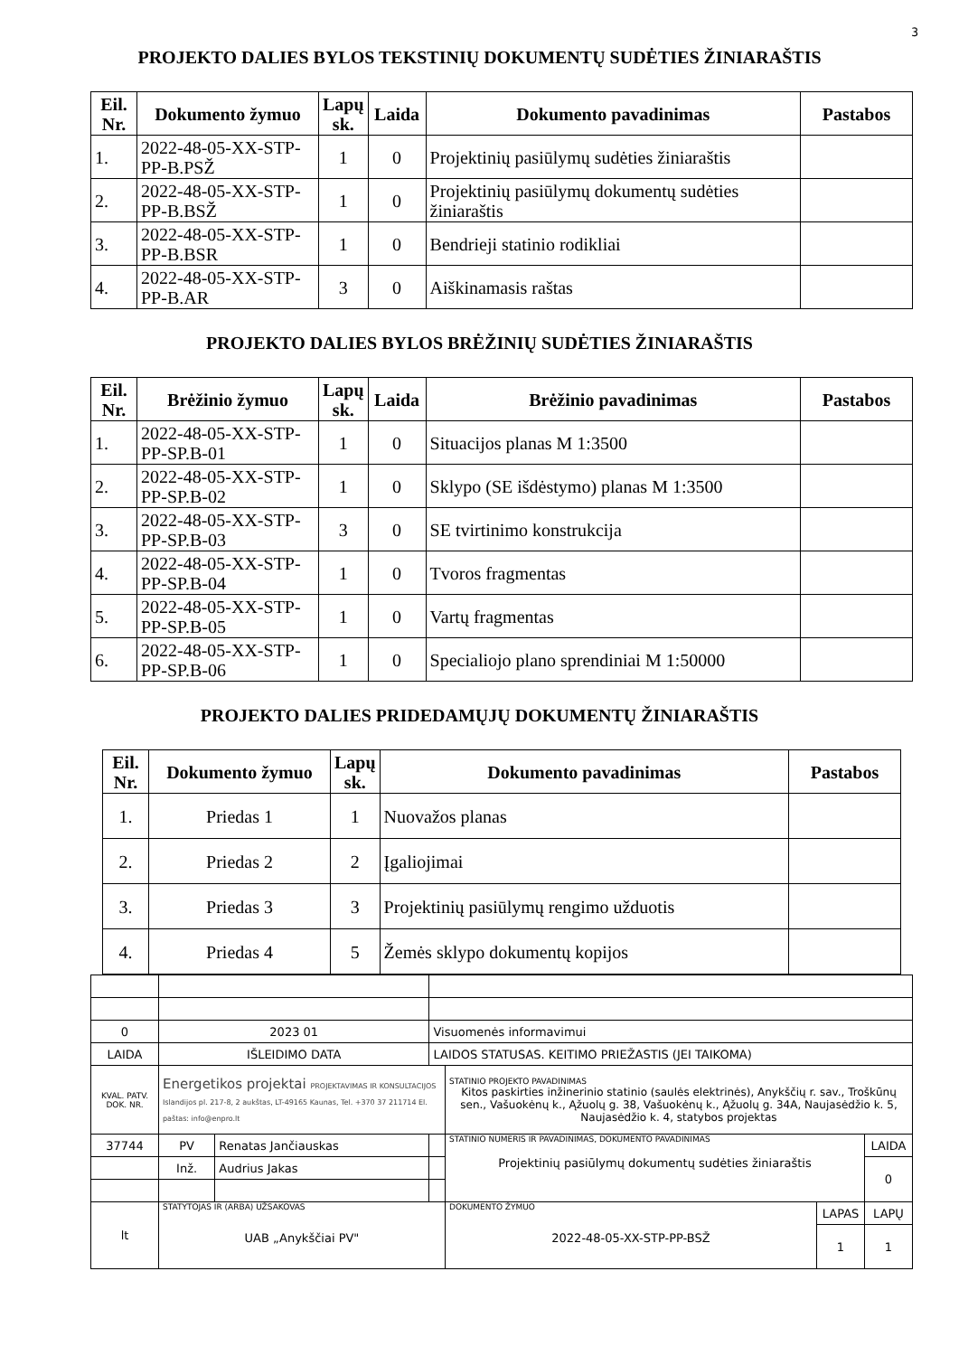3
PROJEKTO DALIES BYLOS TEKSTINIŲ DOKUMENTŲ SUDĖTIES ŽINIARAŠTIS
| Eil. Nr. | Dokumento žymuo | Lapų sk. | Laida | Dokumento pavadinimas | Pastabos |
| --- | --- | --- | --- | --- | --- |
| 1. | 2022-48-05-XX-STP-PP-B.PSŽ | 1 | 0 | Projektinių pasiūlymų sudėties žiniaraštis | |
| 2. | 2022-48-05-XX-STP-PP-B.BSŽ | 1 | 0 | Projektinių pasiūlymų dokumentų sudėties žiniaraštis | |
| 3. | 2022-48-05-XX-STP-PP-B.BSR | 1 | 0 | Bendrieji statinio rodikliai | |
| 4. | 2022-48-05-XX-STP-PP-B.AR | 3 | 0 | Aiškinamasis raštas | |
PROJEKTO DALIES BYLOS BRĖŽINIŲ SUDĖTIES ŽINIARAŠTIS
| Eil. Nr. | Brėžinio žymuo | Lapų sk. | Laida | Brėžinio pavadinimas | Pastabos |
| --- | --- | --- | --- | --- | --- |
| 1. | 2022-48-05-XX-STP-PP-SP.B-01 | 1 | 0 | Situacijos planas M 1:3500 | |
| 2. | 2022-48-05-XX-STP-PP-SP.B-02 | 1 | 0 | Sklypo (SE išdėstymo) planas M 1:3500 | |
| 3. | 2022-48-05-XX-STP-PP-SP.B-03 | 3 | 0 | SE tvirtinimo konstrukcija | |
| 4. | 2022-48-05-XX-STP-PP-SP.B-04 | 1 | 0 | Tvoros fragmentas | |
| 5. | 2022-48-05-XX-STP-PP-SP.B-05 | 1 | 0 | Vartų fragmentas | |
| 6. | 2022-48-05-XX-STP-PP-SP.B-06 | 1 | 0 | Specialiojo plano sprendiniai M 1:50000 | |
PROJEKTO DALIES PRIDEDAMŲJŲ DOKUMENTŲ ŽINIARAŠTIS
| Eil. Nr. | Dokumento žymuo | Lapų sk. | Dokumento pavadinimas | Pastabos |
| --- | --- | --- | --- | --- |
| 1. | Priedas 1 | 1 | Nuovažos planas | |
| 2. | Priedas 2 | 2 | Įgaliojimai | |
| 3. | Priedas 3 | 3 | Projektinių pasiūlymų rengimo užduotis | |
| 4. | Priedas 4 | 5 | Žemės sklypo dokumentų kopijos | |
| 0 | 2023 01 | | Visuomenės informavimui | | | |
| LAIDA | IŠLEIDIMO DATA | | LAIDOS STATUSAS. KEITIMO PRIEŽASTIS (JEI TAIKOMA) | | | |
| KVAL. PATV. DOK. NR. | Energetikos projektai PROJEKTAVIMAS IR KONSULTACIJOS Islandijos pl. 217-8, 2 aukštas, LT-49165 Kaunas, Tel. +370 37 211714 El. paštas: info@enpro.lt | | | STATINIO PROJEKTO PAVADINIMAS Kitos paskirties inžinerinio statinio (saulės elektrinės), Anykščių r. sav., Troškūnų sen., Vašuokėnų k., Ąžuolų g. 38, Vašuokėnų k., Ąžuolų g. 34A, Naujasėdžio k. 5, Naujasėdžio k. 4, statybos projektas | | |
| 37744 | PV | Renatas Jančiauskas | | STATINIO NUMERIS IR PAVADINIMAS, DOKUMENTO PAVADINIMAS Projektinių pasiūlymų dokumentų sudėties žiniaraštis | | LAIDA |
| | Inž. | Audrius Jakas | | | | 0 |
| lt | STATYTOJAS IR (ARBA) UŽSAKOVAS UAB „Anykščiai PV" | | | DOKUMENTO ŽYMUO 2022-48-05-XX-STP-PP-BSŽ | LAPAS | LAPŲ |
| | | | | | 1 | 1 |